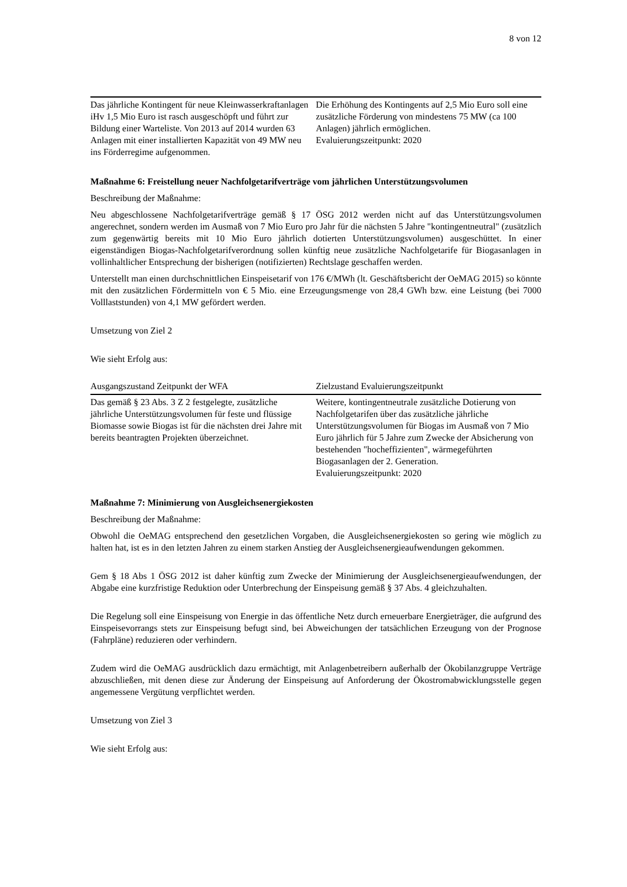8 von 12
| Das jährliche Kontingent für neue Kleinwasserkraftanlagen iHv 1,5 Mio Euro ist rasch ausgeschöpft und führt zur Bildung einer Warteliste. Von 2013 auf 2014 wurden 63 Anlagen mit einer installierten Kapazität von 49 MW neu ins Förderregime aufgenommen. | Die Erhöhung des Kontingents auf 2,5 Mio Euro soll eine zusätzliche Förderung von mindestens 75 MW (ca 100 Anlagen) jährlich ermöglichen. Evaluierungszeitpunkt: 2020 |
Maßnahme 6: Freistellung neuer Nachfolgetarifverträge vom jährlichen Unterstützungsvolumen
Beschreibung der Maßnahme:
Neu abgeschlossene Nachfolgetarifverträge gemäß § 17 ÖSG 2012 werden nicht auf das Unterstützungsvolumen angerechnet, sondern werden im Ausmaß von 7 Mio Euro pro Jahr für die nächsten 5 Jahre "kontingentneutral" (zusätzlich zum gegenwärtig bereits mit 10 Mio Euro jährlich dotierten Unterstützungsvolumen) ausgeschüttet. In einer eigenständigen Biogas-Nachfolgetarifverordnung sollen künftig neue zusätzliche Nachfolgetarife für Biogasanlagen in vollinhaltlicher Entsprechung der bisherigen (notifizierten) Rechtslage geschaffen werden.
Unterstellt man einen durchschnittlichen Einspeisetarif von 176 €/MWh (lt. Geschäftsbericht der OeMAG 2015) so könnte mit den zusätzlichen Fördermitteln von € 5 Mio. eine Erzeugungsmenge von 28,4 GWh bzw. eine Leistung (bei 7000 Volllaststunden) von 4,1 MW gefördert werden.
Umsetzung von Ziel 2
Wie sieht Erfolg aus:
| Ausgangszustand Zeitpunkt der WFA | Zielzustand Evaluierungszeitpunkt |
| --- | --- |
| Das gemäß § 23 Abs. 3 Z 2 festgelegte, zusätzliche jährliche Unterstützungsvolumen für feste und flüssige Biomasse sowie Biogas ist für die nächsten drei Jahre mit bereits beantragten Projekten überzeichnet. | Weitere, kontingentneutrale zusätzliche Dotierung von Nachfolgetarifen über das zusätzliche jährliche Unterstützungsvolumen für Biogas im Ausmaß von 7 Mio Euro jährlich für 5 Jahre zum Zwecke der Absicherung von bestehenden "hocheffizienten", wärmegeführten Biogasanlagen der 2. Generation. Evaluierungszeitpunkt: 2020 |
Maßnahme 7: Minimierung von Ausgleichsenergiekosten
Beschreibung der Maßnahme:
Obwohl die OeMAG entsprechend den gesetzlichen Vorgaben, die Ausgleichsenergiekosten so gering wie möglich zu halten hat, ist es in den letzten Jahren zu einem starken Anstieg der Ausgleichsenergieaufwendungen gekommen.
Gem § 18 Abs 1 ÖSG 2012 ist daher künftig zum Zwecke der Minimierung der Ausgleichsenergieaufwendungen, der Abgabe eine kurzfristige Reduktion oder Unterbrechung der Einspeisung gemäß § 37 Abs. 4 gleichzuhalten.
Die Regelung soll eine Einspeisung von Energie in das öffentliche Netz durch erneuerbare Energieträger, die aufgrund des Einspeisevorrangs stets zur Einspeisung befugt sind, bei Abweichungen der tatsächlichen Erzeugung von der Prognose (Fahrpläne) reduzieren oder verhindern.
Zudem wird die OeMAG ausdrücklich dazu ermächtigt, mit Anlagenbetreibern außerhalb der Ökobilanzgruppe Verträge abzuschließen, mit denen diese zur Änderung der Einspeisung auf Anforderung der Ökostromabwicklungsstelle gegen angemessene Vergütung verpflichtet werden.
Umsetzung von Ziel 3
Wie sieht Erfolg aus: